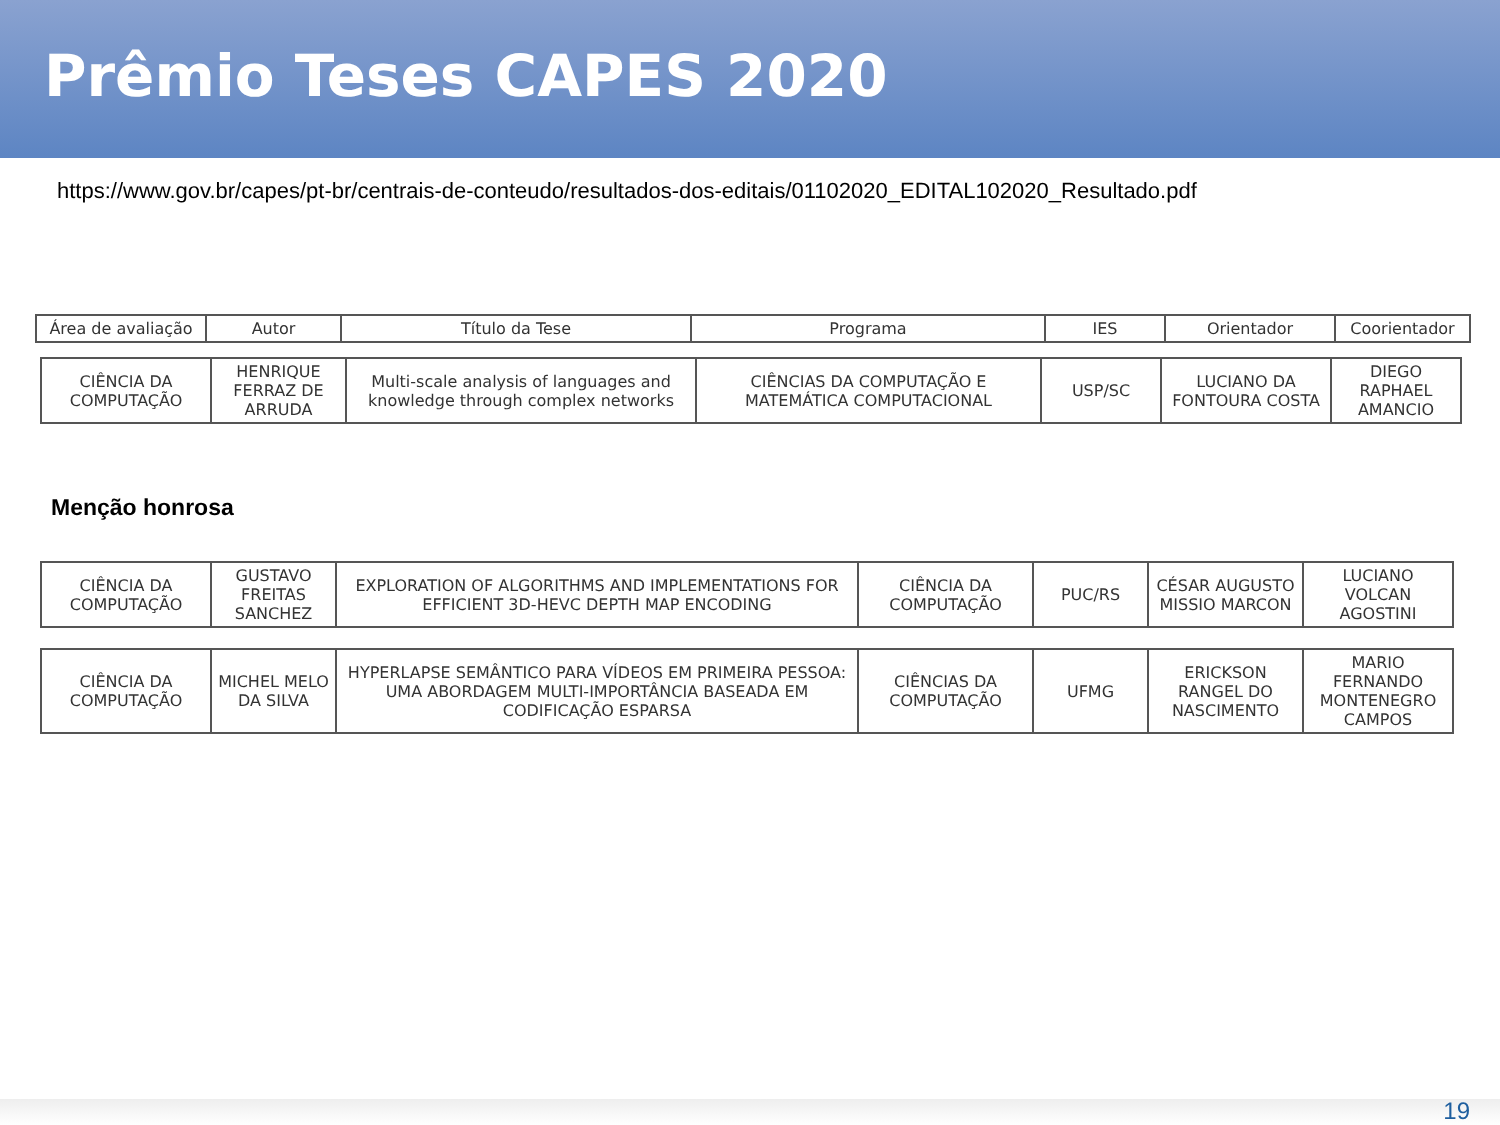Prêmio Teses CAPES 2020
https://www.gov.br/capes/pt-br/centrais-de-conteudo/resultados-dos-editais/01102020_EDITAL102020_Resultado.pdf
| Área de avaliação | Autor | Título da Tese | Programa | IES | Orientador | Coorientador |
| --- | --- | --- | --- | --- | --- | --- |
| CIÊNCIA DA COMPUTAÇÃO | HENRIQUE FERRAZ DE ARRUDA | Multi-scale analysis of languages and knowledge through complex networks | CIÊNCIAS DA COMPUTAÇÃO E MATEMÁTICA COMPUTACIONAL | USP/SC | LUCIANO DA FONTOURA COSTA | DIEGO RAPHAEL AMANCIO |
Menção honrosa
| CIÊNCIA DA COMPUTAÇÃO | GUSTAVO FREITAS SANCHEZ | EXPLORATION OF ALGORITHMS AND IMPLEMENTATIONS FOR EFFICIENT 3D-HEVC DEPTH MAP ENCODING | CIÊNCIA DA COMPUTAÇÃO | PUC/RS | CÉSAR AUGUSTO MISSIO MARCON | LUCIANO VOLCAN AGOSTINI |
| CIÊNCIA DA COMPUTAÇÃO | MICHEL MELO DA SILVA | HYPERLAPSE SEMÂNTICO PARA VÍDEOS EM PRIMEIRA PESSOA: UMA ABORDAGEM MULTI-IMPORTÂNCIA BASEADA EM CODIFICAÇÃO ESPARSA | CIÊNCIAS DA COMPUTAÇÃO | UFMG | ERICKSON RANGEL DO NASCIMENTO | MARIO FERNANDO MONTENEGRO CAMPOS |
19